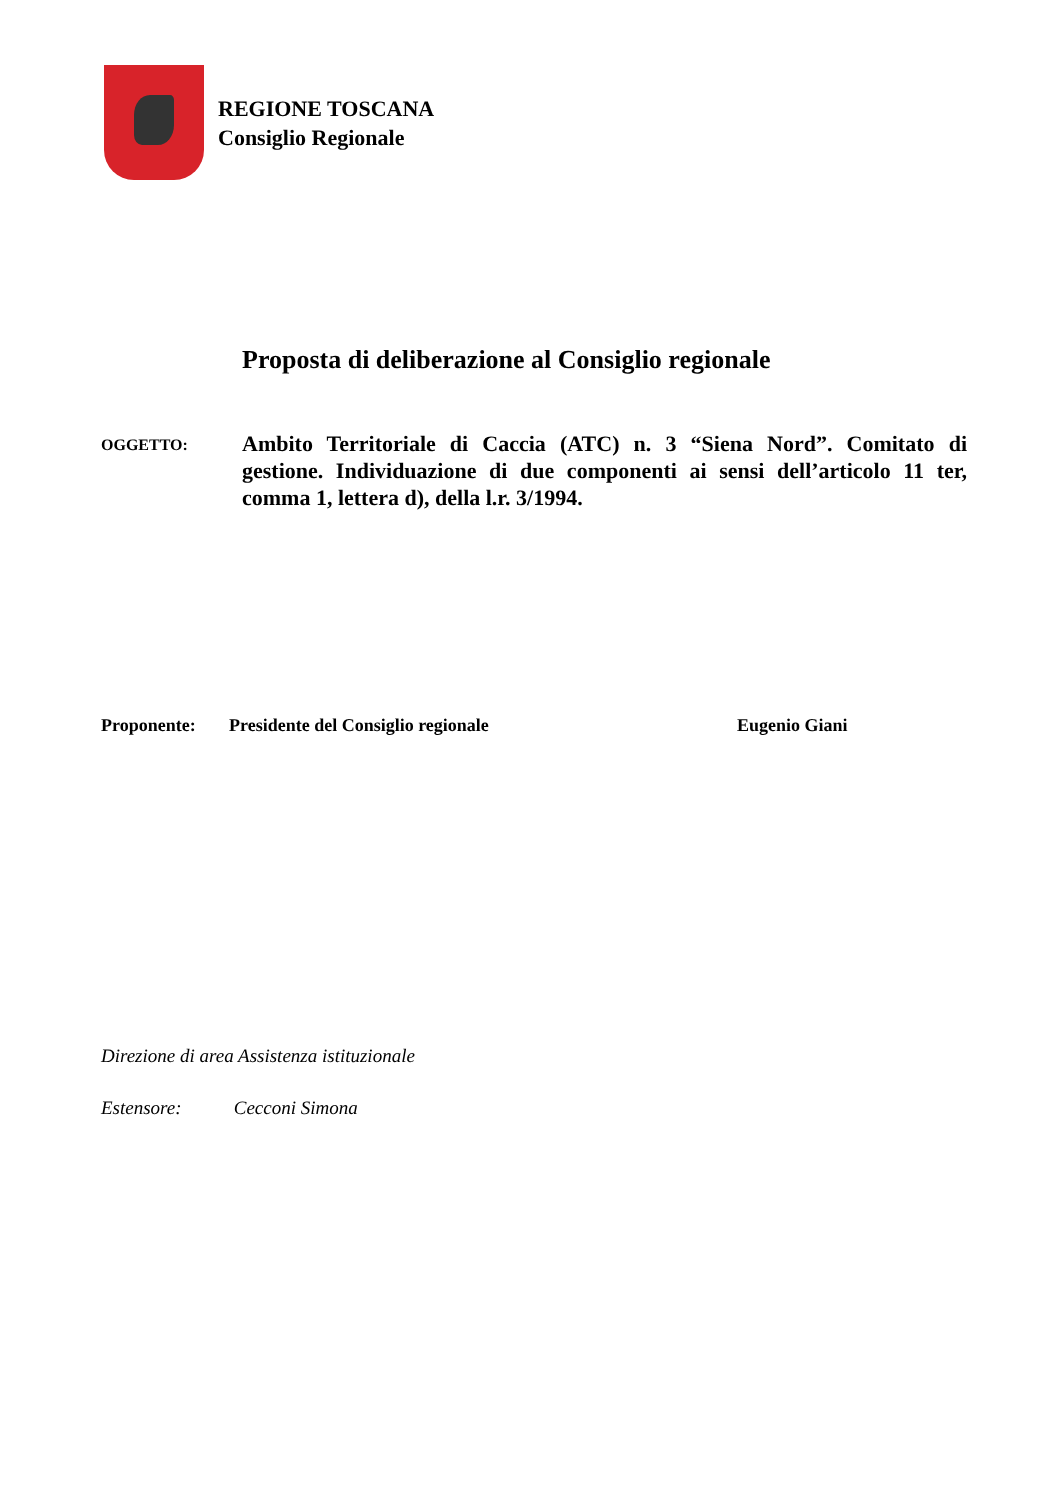REGIONE TOSCANA
Consiglio Regionale
Proposta di deliberazione al Consiglio regionale
OGGETTO:
Ambito Territoriale di Caccia (ATC) n. 3 “Siena Nord”. Comitato di gestione. Individuazione di due componenti ai sensi dell’articolo 11 ter, comma 1, lettera d), della l.r. 3/1994.
Proponente: Presidente del Consiglio regionale Eugenio Giani
Direzione di area Assistenza istituzionale
Estensore: Cecconi Simona